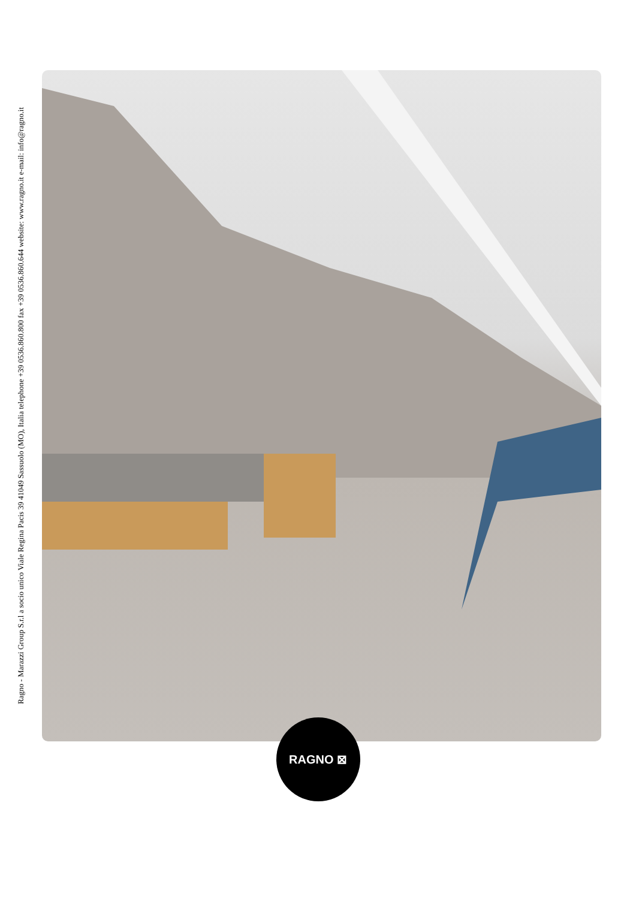Ragno - Marazzi Group S.r.l a socio unico Viale Regina Pacis 39 41049 Sassuolo (MO), Italia telephone +39 0536.860.800 fax +39 0536.860.644 website: www.ragno.it e-mail: info@ragno.it
RAGNO ⊠